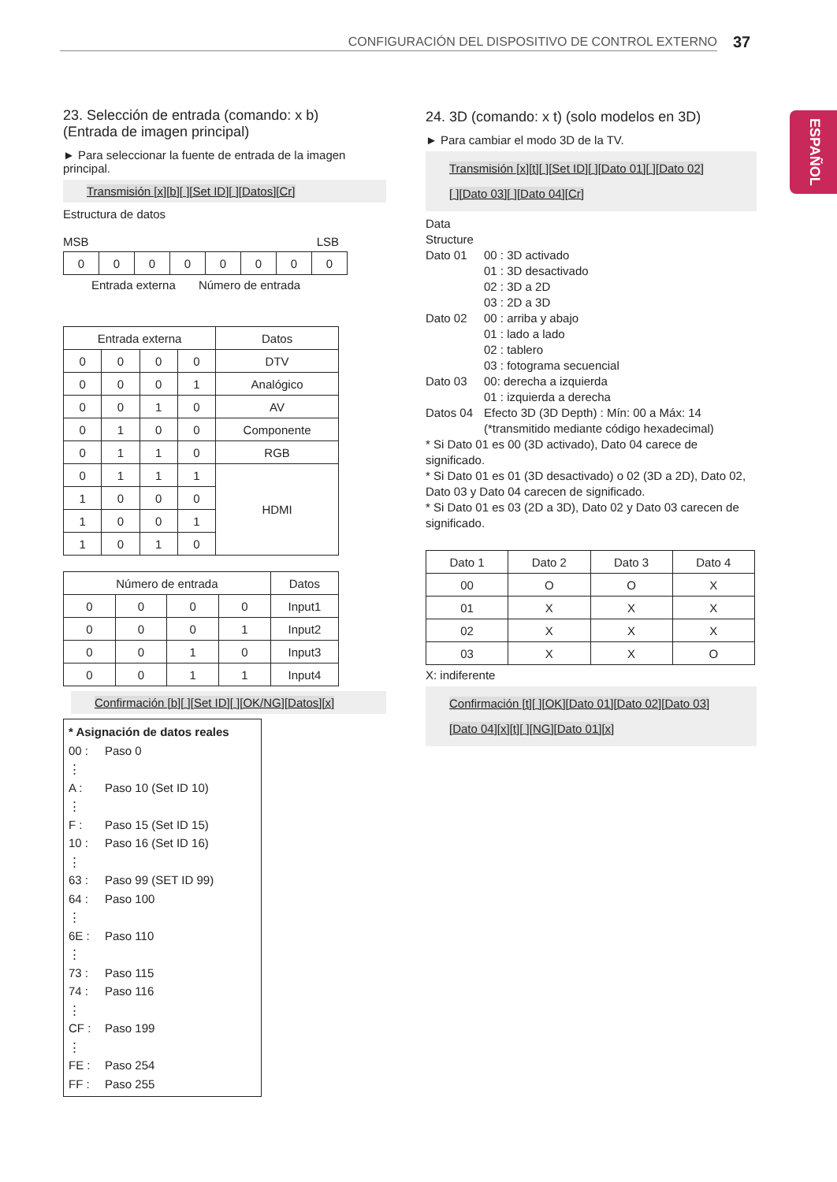CONFIGURACIÓN DEL DISPOSITIVO DE CONTROL EXTERNO 37
ESPAÑOL
23. Selección de entrada (comando: x b)
(Entrada de imagen principal)
► Para seleccionar la fuente de entrada de la imagen principal.
Transmisión [x][b][ ][Set ID][ ][Datos][Cr]
Estructura de datos
MSB LSB
| 0 | 0 | 0 | 0 | 0 | 0 | 0 | 0 |
Entrada externa Número de entrada
| Entrada externa | | | | Datos |
| 0 | 0 | 0 | 0 | DTV |
| 0 | 0 | 0 | 1 | Analógico |
| 0 | 0 | 1 | 0 | AV |
| 0 | 1 | 0 | 0 | Componente |
| 0 | 1 | 1 | 0 | RGB |
| 0 | 1 | 1 | 1 | HDMI |
| 1 | 0 | 0 | 0 | |
| 1 | 0 | 0 | 1 | |
| 1 | 0 | 1 | 0 | |
| Número de entrada | | | | Datos |
| 0 | 0 | 0 | 0 | Input1 |
| 0 | 0 | 0 | 1 | Input2 |
| 0 | 0 | 1 | 0 | Input3 |
| 0 | 0 | 1 | 1 | Input4 |
Confirmación [b][ ][Set ID][ ][OK/NG][Datos][x]
* Asignación de datos reales
00 : Paso 0
⋮
A : Paso 10 (Set ID 10)
⋮
F : Paso 15 (Set ID 15)
10 : Paso 16 (Set ID 16)
⋮
63 : Paso 99 (SET ID 99)
64 : Paso 100
⋮
6E : Paso 110
⋮
73 : Paso 115
74 : Paso 116
⋮
CF : Paso 199
⋮
FE : Paso 254
FF : Paso 255
24. 3D (comando: x t) (solo modelos en 3D)
► Para cambiar el modo 3D de la TV.
Transmisión [x][t][ ][Set ID][ ][Dato 01][ ][Dato 02]
[ ][Dato 03][ ][Dato 04][Cr]
Data Structure Dato 01 00 : 3D activado
01 : 3D desactivado
02 : 3D a 2D
03 : 2D a 3D Dato 02 00 : arriba y abajo
01 : lado a lado
02 : tablero
03 : fotograma secuencial Dato 03 00: derecha a izquierda
01 : izquierda a derecha Datos 04 Efecto 3D (3D Depth) : Mín: 00 a Máx: 14
(*transmitido mediante código hexadecimal)
* Si Dato 01 es 00 (3D activado), Dato 04 carece de significado.
* Si Dato 01 es 01 (3D desactivado) o 02 (3D a 2D), Dato 02, Dato 03 y Dato 04 carecen de significado.
* Si Dato 01 es 03 (2D a 3D), Dato 02 y Dato 03 carecen de significado.
| Dato 1 | Dato 2 | Dato 3 | Dato 4 |
| 00 | O | O | X |
| 01 | X | X | X |
| 02 | X | X | X |
| 03 | X | X | O |
X: indiferente
Confirmación [t][ ][OK][Dato 01][Dato 02][Dato 03]
[Dato 04][x][t][ ][NG][Dato 01][x]